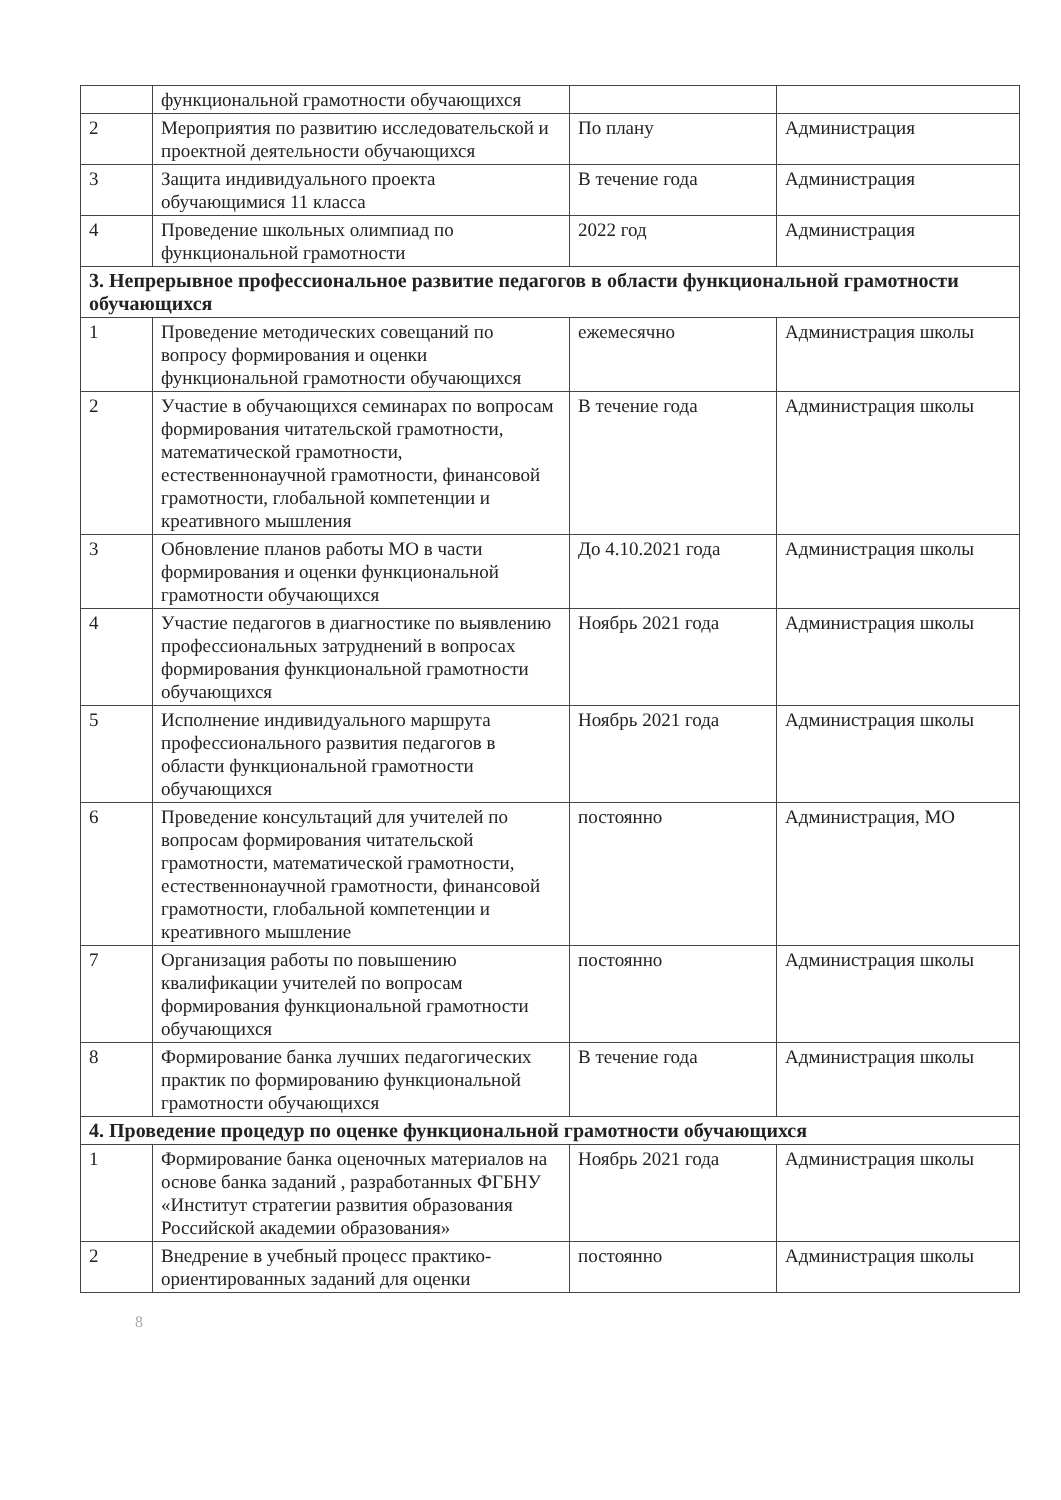| | функциональной грамотности обучающихся | | |
| 2 | Мероприятия по развитию исследовательской и проектной деятельности обучающихся | По плану | Администрация |
| 3 | Защита индивидуального проекта обучающимися 11 класса | В течение года | Администрация |
| 4 | Проведение школьных олимпиад по функциональной грамотности | 2022 год | Администрация |
| 3. Непрерывное профессиональное развитие педагогов в области функциональной грамотности обучающихся | | | |
| 1 | Проведение методических совещаний по вопросу формирования и оценки функциональной грамотности обучающихся | ежемесячно | Администрация школы |
| 2 | Участие в обучающихся семинарах по вопросам формирования читательской грамотности, математической грамотности, естественнонаучной грамотности, финансовой грамотности, глобальной компетенции и креативного мышления | В течение года | Администрация школы |
| 3 | Обновление планов работы МО в части формирования и оценки функциональной грамотности обучающихся | До 4.10.2021 года | Администрация школы |
| 4 | Участие педагогов в диагностике по выявлению профессиональных затруднений в вопросах формирования функциональной грамотности обучающихся | Ноябрь 2021 года | Администрация школы |
| 5 | Исполнение индивидуального маршрута профессионального развития педагогов в области функциональной грамотности обучающихся | Ноябрь 2021 года | Администрация школы |
| 6 | Проведение консультаций для учителей по вопросам формирования читательской грамотности, математической грамотности, естественнонаучной грамотности, финансовой грамотности, глобальной компетенции и креативного мышление | постоянно | Администрация, МО |
| 7 | Организация работы по повышению квалификации учителей по вопросам формирования функциональной грамотности обучающихся | постоянно | Администрация школы |
| 8 | Формирование банка лучших педагогических практик по формированию функциональной грамотности обучающихся | В течение года | Администрация школы |
| 4. Проведение процедур по оценке функциональной грамотности обучающихся | | | |
| 1 | Формирование банка оценочных материалов на основе банка заданий , разработанных ФГБНУ «Институт стратегии развития образования Российской академии образования» | Ноябрь 2021 года | Администрация школы |
| 2 | Внедрение в учебный процесс практико-ориентированных заданий для оценки | постоянно | Администрация школы |
8